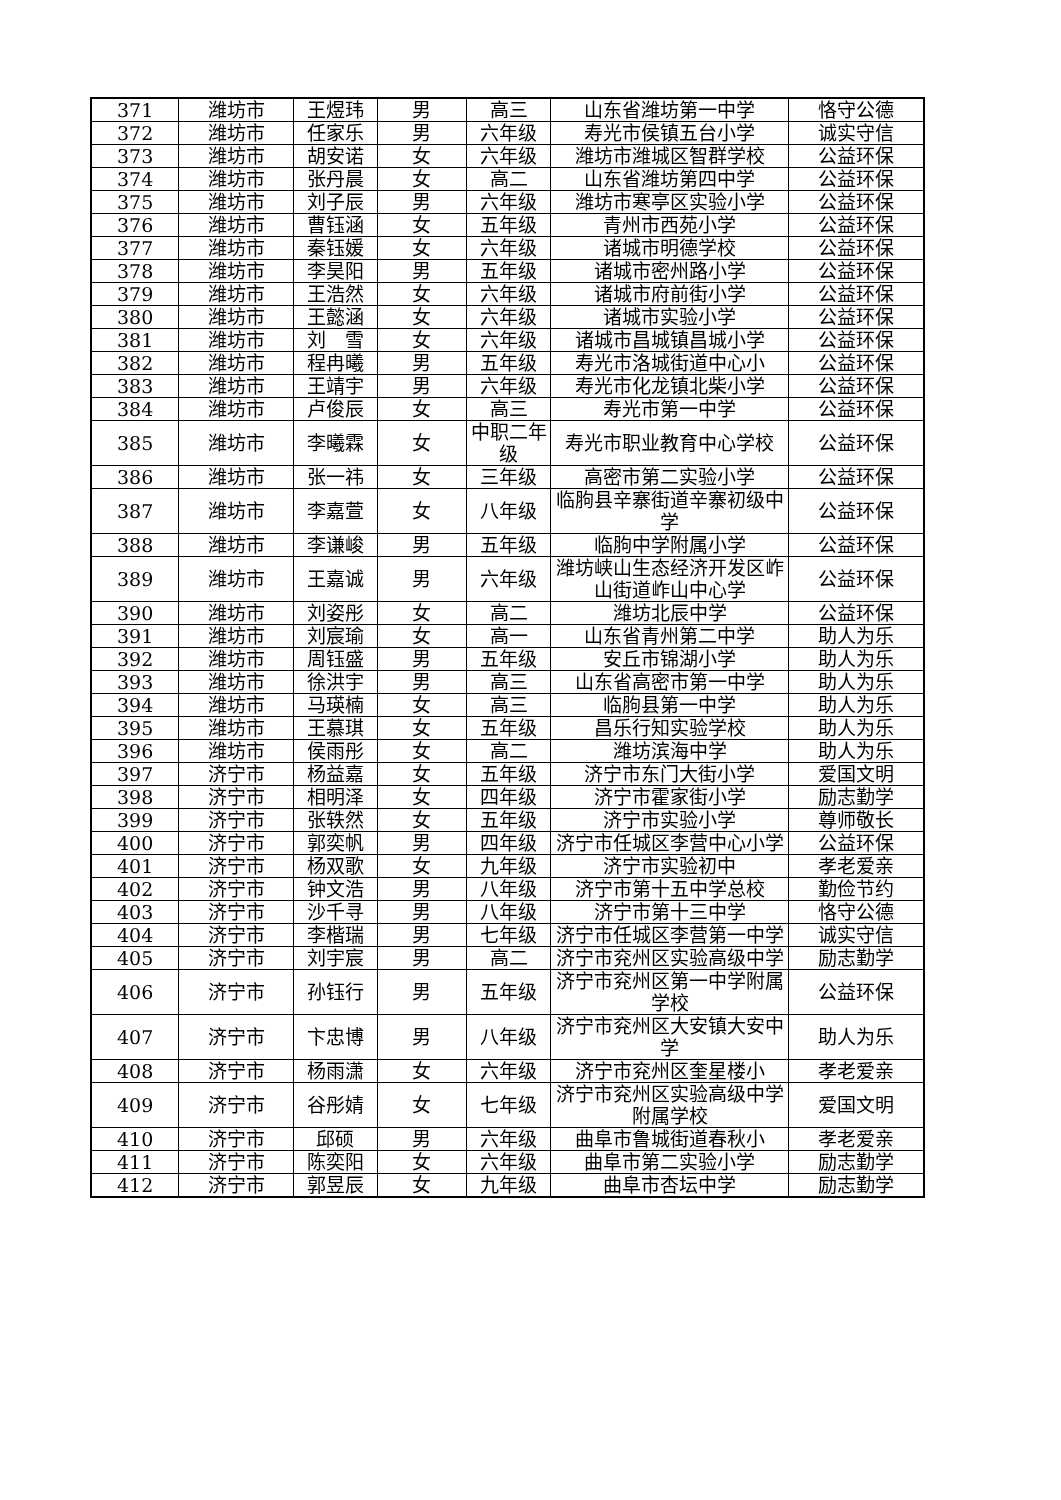| 371 | 潍坊市 | 王煜玮 | 男 | 高三 | 山东省潍坊第一中学 | 恪守公德 |
| 372 | 潍坊市 | 任家乐 | 男 | 六年级 | 寿光市侯镇五台小学 | 诚实守信 |
| 373 | 潍坊市 | 胡安诺 | 女 | 六年级 | 潍坊市潍城区智群学校 | 公益环保 |
| 374 | 潍坊市 | 张丹晨 | 女 | 高二 | 山东省潍坊第四中学 | 公益环保 |
| 375 | 潍坊市 | 刘子辰 | 男 | 六年级 | 潍坊市寒亭区实验小学 | 公益环保 |
| 376 | 潍坊市 | 曹钰涵 | 女 | 五年级 | 青州市西苑小学 | 公益环保 |
| 377 | 潍坊市 | 秦钰媛 | 女 | 六年级 | 诸城市明德学校 | 公益环保 |
| 378 | 潍坊市 | 李昊阳 | 男 | 五年级 | 诸城市密州路小学 | 公益环保 |
| 379 | 潍坊市 | 王浩然 | 女 | 六年级 | 诸城市府前街小学 | 公益环保 |
| 380 | 潍坊市 | 王懿涵 | 女 | 六年级 | 诸城市实验小学 | 公益环保 |
| 381 | 潍坊市 | 刘 雪 | 女 | 六年级 | 诸城市昌城镇昌城小学 | 公益环保 |
| 382 | 潍坊市 | 程冉曦 | 男 | 五年级 | 寿光市洛城街道中心小 | 公益环保 |
| 383 | 潍坊市 | 王靖宇 | 男 | 六年级 | 寿光市化龙镇北柴小学 | 公益环保 |
| 384 | 潍坊市 | 卢俊辰 | 女 | 高三 | 寿光市第一中学 | 公益环保 |
| 385 | 潍坊市 | 李曦霖 | 女 | 中职二年级 | 寿光市职业教育中心学校 | 公益环保 |
| 386 | 潍坊市 | 张一祎 | 女 | 三年级 | 高密市第二实验小学 | 公益环保 |
| 387 | 潍坊市 | 李嘉萱 | 女 | 八年级 | 临朐县辛寨街道辛寨初级中学 | 公益环保 |
| 388 | 潍坊市 | 李谦峻 | 男 | 五年级 | 临朐中学附属小学 | 公益环保 |
| 389 | 潍坊市 | 王嘉诚 | 男 | 六年级 | 潍坊峡山生态经济开发区岞山街道岞山中心学 | 公益环保 |
| 390 | 潍坊市 | 刘姿彤 | 女 | 高二 | 潍坊北辰中学 | 公益环保 |
| 391 | 潍坊市 | 刘宸瑜 | 女 | 高一 | 山东省青州第二中学 | 助人为乐 |
| 392 | 潍坊市 | 周钰盛 | 男 | 五年级 | 安丘市锦湖小学 | 助人为乐 |
| 393 | 潍坊市 | 徐洪宇 | 男 | 高三 | 山东省高密市第一中学 | 助人为乐 |
| 394 | 潍坊市 | 马瑛楠 | 女 | 高三 | 临朐县第一中学 | 助人为乐 |
| 395 | 潍坊市 | 王慕琪 | 女 | 五年级 | 昌乐行知实验学校 | 助人为乐 |
| 396 | 潍坊市 | 侯雨彤 | 女 | 高二 | 潍坊滨海中学 | 助人为乐 |
| 397 | 济宁市 | 杨益嘉 | 女 | 五年级 | 济宁市东门大街小学 | 爱国文明 |
| 398 | 济宁市 | 相明泽 | 女 | 四年级 | 济宁市霍家街小学 | 励志勤学 |
| 399 | 济宁市 | 张轶然 | 女 | 五年级 | 济宁市实验小学 | 尊师敬长 |
| 400 | 济宁市 | 郭奕帆 | 男 | 四年级 | 济宁市任城区李营中心小学 | 公益环保 |
| 401 | 济宁市 | 杨双歌 | 女 | 九年级 | 济宁市实验初中 | 孝老爱亲 |
| 402 | 济宁市 | 钟文浩 | 男 | 八年级 | 济宁市第十五中学总校 | 勤俭节约 |
| 403 | 济宁市 | 沙千寻 | 男 | 八年级 | 济宁市第十三中学 | 恪守公德 |
| 404 | 济宁市 | 李楷瑞 | 男 | 七年级 | 济宁市任城区李营第一中学 | 诚实守信 |
| 405 | 济宁市 | 刘宇宸 | 男 | 高二 | 济宁市兖州区实验高级中学 | 励志勤学 |
| 406 | 济宁市 | 孙钰行 | 男 | 五年级 | 济宁市兖州区第一中学附属学校 | 公益环保 |
| 407 | 济宁市 | 卞忠博 | 男 | 八年级 | 济宁市兖州区大安镇大安中学 | 助人为乐 |
| 408 | 济宁市 | 杨雨潇 | 女 | 六年级 | 济宁市兖州区奎星楼小 | 孝老爱亲 |
| 409 | 济宁市 | 谷彤婧 | 女 | 七年级 | 济宁市兖州区实验高级中学附属学校 | 爱国文明 |
| 410 | 济宁市 | 邱硕 | 男 | 六年级 | 曲阜市鲁城街道春秋小 | 孝老爱亲 |
| 411 | 济宁市 | 陈奕阳 | 女 | 六年级 | 曲阜市第二实验小学 | 励志勤学 |
| 412 | 济宁市 | 郭昱辰 | 女 | 九年级 | 曲阜市杏坛中学 | 励志勤学 |